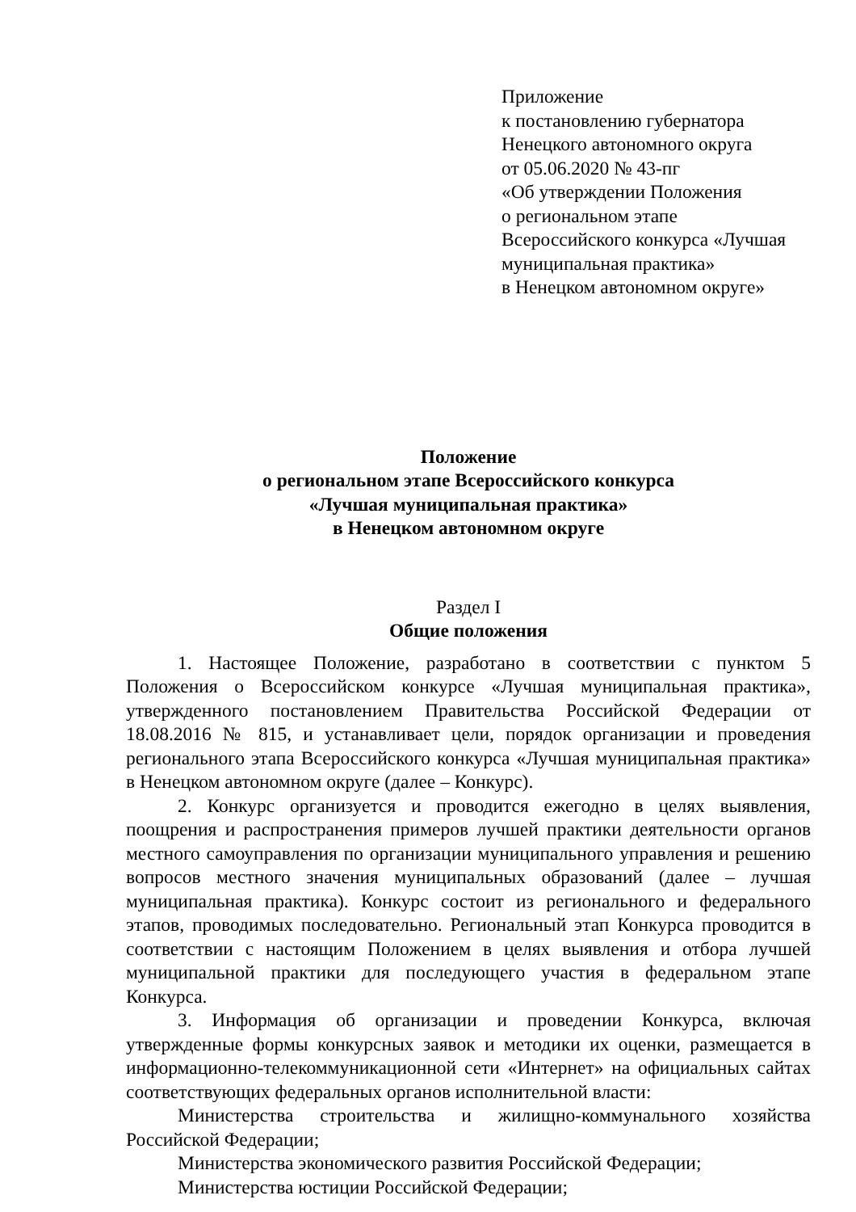Приложение
к постановлению губернатора
Ненецкого автономного округа
от 05.06.2020 № 43-пг
«Об утверждении Положения
о региональном этапе
Всероссийского конкурса «Лучшая
муниципальная практика»
в Ненецком автономном округе»
Положение
о региональном этапе Всероссийского конкурса
«Лучшая муниципальная практика»
в Ненецком автономном округе
Раздел I
Общие положения
1. Настоящее Положение, разработано в соответствии с пунктом 5 Положения о Всероссийском конкурсе «Лучшая муниципальная практика», утвержденного постановлением Правительства Российской Федерации от 18.08.2016 № 815, и устанавливает цели, порядок организации и проведения регионального этапа Всероссийского конкурса «Лучшая муниципальная практика» в Ненецком автономном округе (далее – Конкурс).
2. Конкурс организуется и проводится ежегодно в целях выявления, поощрения и распространения примеров лучшей практики деятельности органов местного самоуправления по организации муниципального управления и решению вопросов местного значения муниципальных образований (далее – лучшая муниципальная практика). Конкурс состоит из регионального и федерального этапов, проводимых последовательно. Региональный этап Конкурса проводится в соответствии с настоящим Положением в целях выявления и отбора лучшей муниципальной практики для последующего участия в федеральном этапе Конкурса.
3. Информация об организации и проведении Конкурса, включая утвержденные формы конкурсных заявок и методики их оценки, размещается в информационно-телекоммуникационной сети «Интернет» на официальных сайтах соответствующих федеральных органов исполнительной власти:
Министерства строительства и жилищно-коммунального хозяйства Российской Федерации;
Министерства экономического развития Российской Федерации;
Министерства юстиции Российской Федерации;